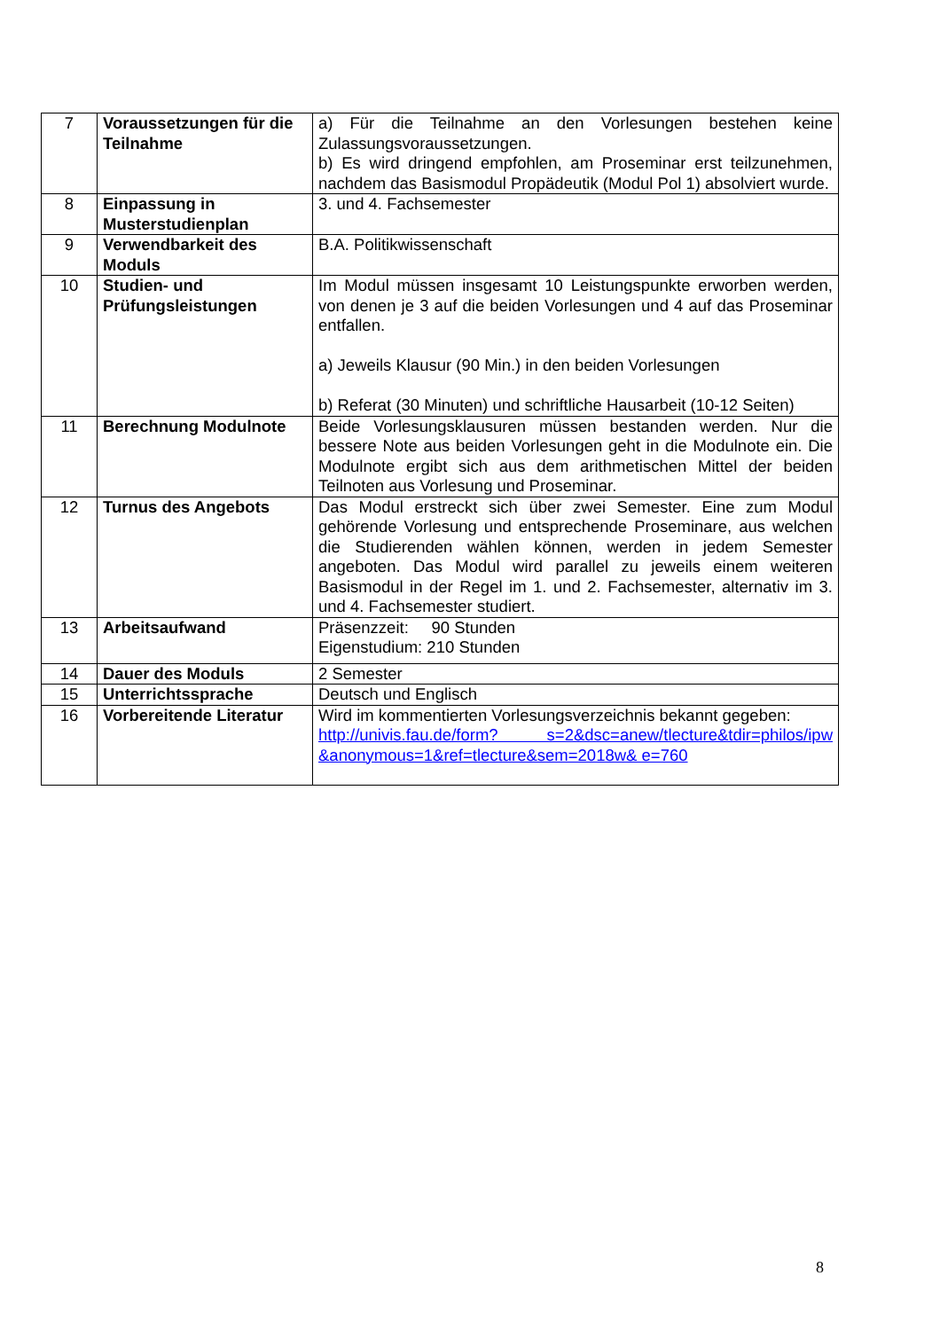| 7 | Voraussetzungen für die Teilnahme | a) Für die Teilnahme an den Vorlesungen bestehen keine Zulassungsvoraussetzungen. b) Es wird dringend empfohlen, am Proseminar erst teilzunehmen, nachdem das Basismodul Propädeutik (Modul Pol 1) absolviert wurde. |
| 8 | Einpassung in Musterstudienplan | 3. und 4. Fachsemester |
| 9 | Verwendbarkeit des Moduls | B.A. Politikwissenschaft |
| 10 | Studien- und Prüfungsleistungen | Im Modul müssen insgesamt 10 Leistungspunkte erworben werden, von denen je 3 auf die beiden Vorlesungen und 4 auf das Proseminar entfallen. a) Jeweils Klausur (90 Min.) in den beiden Vorlesungen b) Referat (30 Minuten) und schriftliche Hausarbeit (10-12 Seiten) |
| 11 | Berechnung Modulnote | Beide Vorlesungsklausuren müssen bestanden werden. Nur die bessere Note aus beiden Vorlesungen geht in die Modulnote ein. Die Modulnote ergibt sich aus dem arithmetischen Mittel der beiden Teilnoten aus Vorlesung und Proseminar. |
| 12 | Turnus des Angebots | Das Modul erstreckt sich über zwei Semester. Eine zum Modul gehörende Vorlesung und entsprechende Proseminare, aus welchen die Studierenden wählen können, werden in jedem Semester angeboten. Das Modul wird parallel zu jeweils einem weiteren Basismodul in der Regel im 1. und 2. Fachsemester, alternativ im 3. und 4. Fachsemester studiert. |
| 13 | Arbeitsaufwand | Präsenzzeit: 90 Stunden Eigenstudium: 210 Stunden |
| 14 | Dauer des Moduls | 2 Semester |
| 15 | Unterrichtssprache | Deutsch und Englisch |
| 16 | Vorbereitende Literatur | Wird im kommentierten Vorlesungsverzeichnis bekannt gegeben: http://univis.fau.de/form? s=2&dsc=anew/tlecture&tdir=philos/ipw &anonymous=1&ref=tlecture&sem=2018w& e=760 |
8